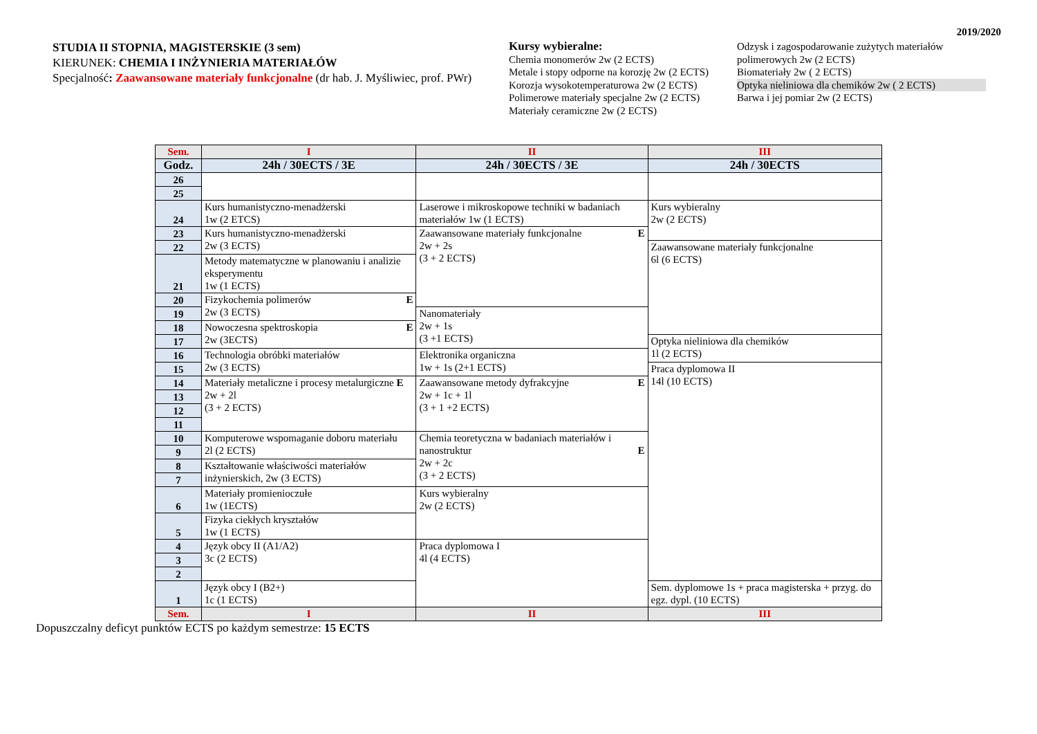2019/2020
STUDIA II STOPNIA, MAGISTERSKIE (3 sem)
KIERUNEK: CHEMIA I INŻYNIERIA MATERIAŁÓW
Specjalność: Zaawansowane materiały funkcjonalne (dr hab. J. Myśliwiec, prof. PWr)
Kursy wybieralne:
Chemia monomerów 2w (2 ECTS)
Metale i stopy odporne na korozję 2w (2 ECTS)
Korozja wysokotemperaturowa 2w (2 ECTS)
Polimerowe materiały specjalne 2w (2 ECTS)
Materiały ceramiczne 2w (2 ECTS)
Odzysk i zagospodarowanie zużytych materiałów polimerowych 2w (2 ECTS)
Biomateriały 2w ( 2 ECTS)
Optyka nieliniowa dla chemików 2w ( 2 ECTS)
Barwa i jej pomiar 2w (2 ECTS)
| Sem. | I | II | III |
| --- | --- | --- | --- |
| Godz. | 24h / 30ECTS / 3E | 24h / 30ECTS / 3E | 24h / 30ECTS |
| 26 | | | |
| 25 | | | |
| 24 | Kurs humanistyczno-menadżerski 1w (2 ETCS) | Laserowe i mikroskopowe techniki w badaniach materiałów 1w (1 ECTS) | Kurs wybieralny 2w (2 ECTS) |
| 23 | Kurs humanistyczno-menadżerski 2w (3 ECTS) | Zaawansowane materiały funkcjonalne E 2w + 2s (3 + 2 ECTS) | |
| 22 | | | Zaawansowane materiały funkcjonalne 6l (6 ECTS) |
| 21 | Metody matematyczne w planowaniu i analizie eksperymentu 1w (1 ECTS) | | |
| 20 | Fizykochemia polimerów E 2w (3 ECTS) | | |
| 19 | | Nanomateriały 2w + 1s (3 +1 ECTS) | |
| 18 | Nowoczesna spektroskopia E 2w (3ECTS) | | |
| 17 | | | Optyka nieliniowa dla chemików 1l (2 ECTS) |
| 16 | Technologia obróbki materiałów 2w (3 ECTS) | Elektronika organiczna 1w + 1s (2+1 ECTS) | |
| 15 | | | Praca dyplomowa II 14l (10 ECTS) |
| 14 | Materiały metaliczne i procesy metalurgiczne E 2w + 2l (3 + 2 ECTS) | Zaawansowane metody dyfrakcyjne E 2w + 1c + 1l (3 + 1 +2 ECTS) | |
| 13 | | | |
| 12 | | | |
| 11 | | | |
| 10 | Komputerowe wspomaganie doboru materiału 2l (2 ECTS) | Chemia teoretyczna w badaniach materiałów i nanostruktur E 2w + 2c (3 + 2 ECTS) | |
| 9 | | | |
| 8 | Kształtowanie właściwości materiałów inżynierskich, 2w (3 ECTS) | | |
| 7 | | | |
| 6 | Materiały promienioczułe 1w (1ECTS) | Kurs wybieralny 2w (2 ECTS) | |
| 5 | Fizyka ciekłych kryształów 1w (1 ECTS) | | |
| 4 | Język obcy II (A1/A2) 3c (2 ECTS) | Praca dyplomowa I 4l (4 ECTS) | |
| 3 | | | |
| 2 | | | |
| 1 | Język obcy I (B2+) 1c (1 ECTS) | | Sem. dyplomowe 1s + praca magisterska + przyg. do egz. dypl. (10 ECTS) |
| Sem. | I | II | III |
Dopuszczalny deficyt punktów ECTS po każdym semestrze: 15 ECTS